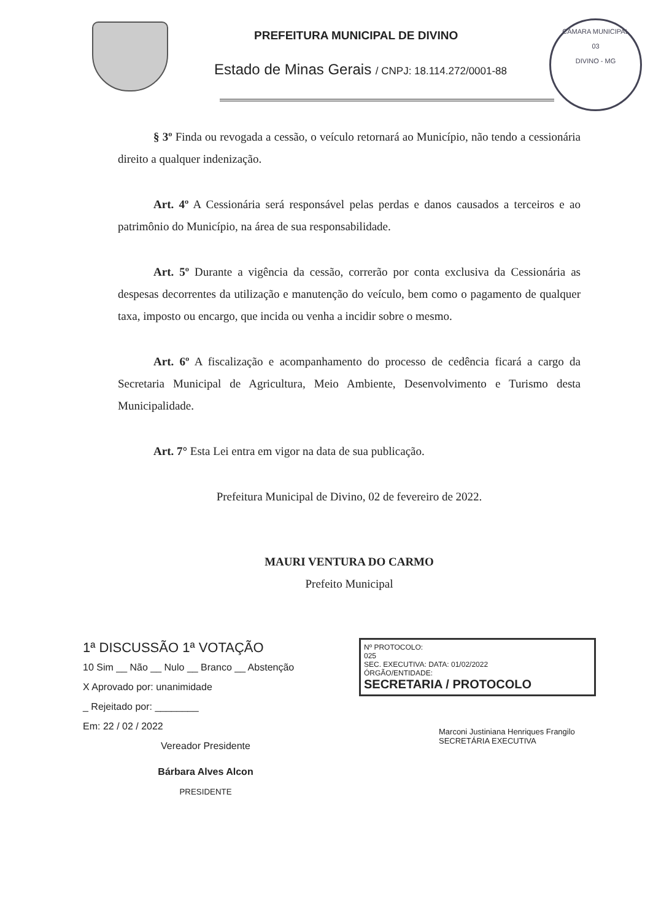PREFEITURA MUNICIPAL DE DIVINO
Estado de Minas Gerais / CNPJ: 18.114.272/0001-88
CÂMARA MUNICIPAL
03
DIVINO - MG
§ 3º Finda ou revogada a cessão, o veículo retornará ao Município, não tendo a cessionária direito a qualquer indenização.
Art. 4º A Cessionária será responsável pelas perdas e danos causados a terceiros e ao patrimônio do Município, na área de sua responsabilidade.
Art. 5º Durante a vigência da cessão, correrão por conta exclusiva da Cessionária as despesas decorrentes da utilização e manutenção do veículo, bem como o pagamento de qualquer taxa, imposto ou encargo, que incida ou venha a incidir sobre o mesmo.
Art. 6º A fiscalização e acompanhamento do processo de cedência ficará a cargo da Secretaria Municipal de Agricultura, Meio Ambiente, Desenvolvimento e Turismo desta Municipalidade.
Art. 7° Esta Lei entra em vigor na data de sua publicação.
Prefeitura Municipal de Divino, 02 de fevereiro de 2022.
MAURI VENTURA DO CARMO
Prefeito Municipal
1ª DISCUSSÃO 1ª VOTAÇÃO
10 Sim __ Não __ Nulo __ Branco __ Abstenção
X Aprovado por: unanimidade
_ Rejeitado por: ________
Em: 22 / 02 / 2022
Vereador Presidente
Bárbara Alves Alcon
PRESIDENTE
Nº PROTOCOLO:
025
SEC. EXECUTIVA: DATA: 01/02/2022
ÓRGÃO/ENTIDADE:
SECRETARIA / PROTOCOLO
Marconi Justiniana Henriques Frangilo
SECRETÁRIA EXECUTIVA